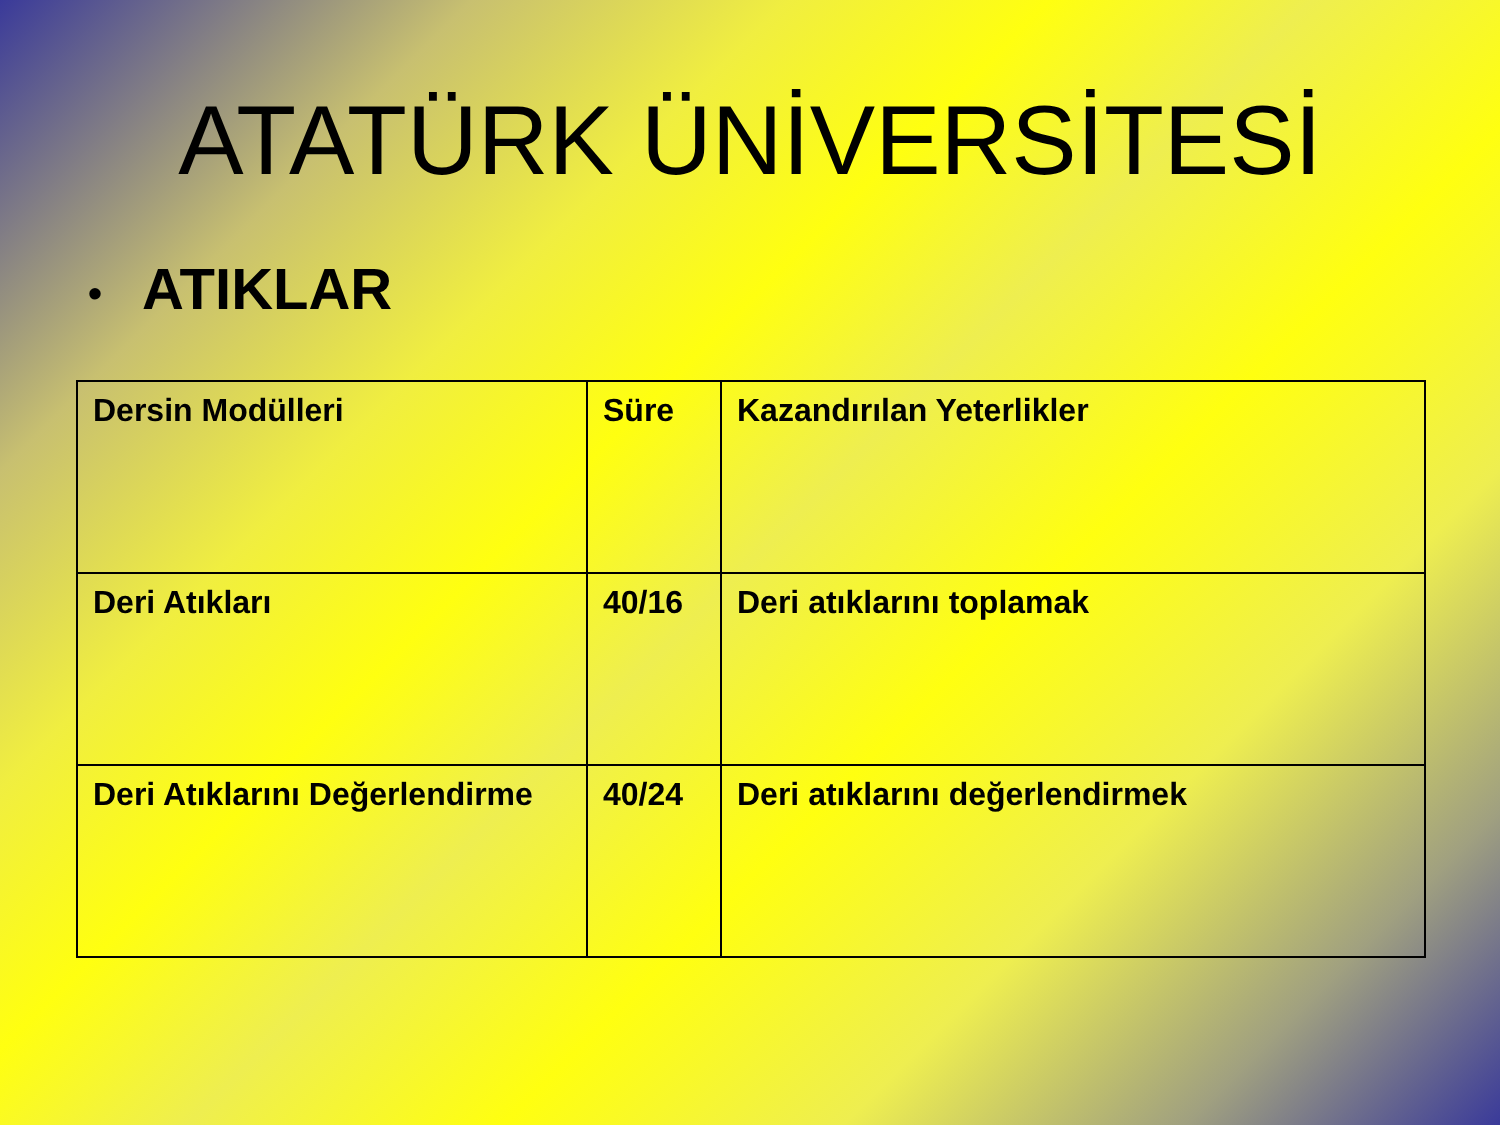ATATÜRK ÜNİVERSİTESİ
• ATIKLAR
| Dersin Modülleri | Süre | Kazandırılan Yeterlikler |
| Deri Atıkları | 40/16 | Deri atıklarını toplamak |
| Deri Atıklarını Değerlendirme | 40/24 | Deri atıklarını değerlendirmek |